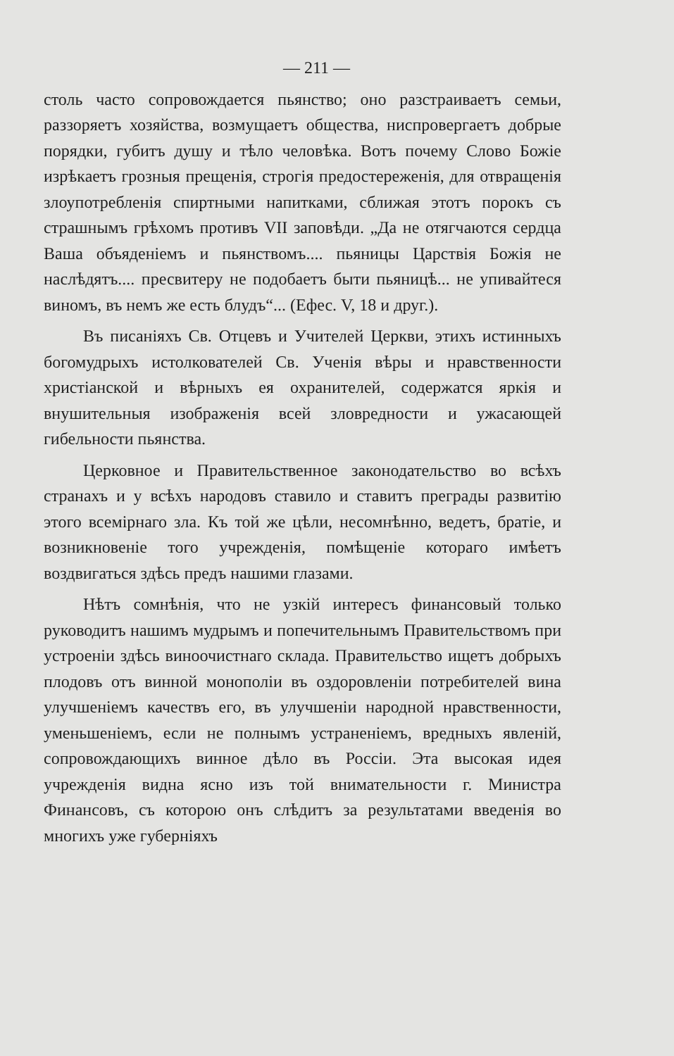— 211 —
столь часто сопровождается пьянство; оно разстраиваетъ семьи, раззоряетъ хозяйства, возмущаетъ общества, ниспровергаетъ добрые порядки, губитъ душу и тѣло человѣка. Вотъ почему Слово Божіе изрѣкаетъ грозныя прещенія, строгія предостереженія, для отвращенія злоупотребленія спиртными напитками, сближая этотъ порокъ съ страшнымъ грѣхомъ противъ VII заповѣди. „Да не отягчаются сердца Ваша объяденіемъ и пьянствомъ.... пьяницы Царствія Божія не наслѣдятъ.... пресвитеру не подобаетъ быти пьяницѣ... не упивайтеся виномъ, въ немъ же есть блудъ“... (Ефес. V, 18 и друг.).
Въ писаніяхъ Св. Отцевъ и Учителей Церкви, этихъ истинныхъ богомудрыхъ истолкователей Св. Ученія вѣры и нравственности христіанской и вѣрныхъ ея охранителей, содержатся яркія и внушительныя изображенія всей зловредности и ужасающей гибельности пьянства.
Церковное и Правительственное законодательство во всѣхъ странахъ и у всѣхъ народовъ ставило и ставитъ преграды развитію этого всемірнаго зла. Къ той же цѣли, несомнѣнно, ведетъ, братіе, и возникновеніе того учрежденія, помѣщеніе котораго имѣетъ воздвигаться здѣсь предъ нашими глазами.
Нѣтъ сомнѣнія, что не узкій интересъ финансовый только руководитъ нашимъ мудрымъ и попечительнымъ Правительствомъ при устроеніи здѣсь виноочистнаго склада. Правительство ищетъ добрыхъ плодовъ отъ винной монополіи въ оздоровленіи потребителей вина улучшеніемъ качествъ его, въ улучшеніи народной нравственности, уменьшеніемъ, если не полнымъ устраненіемъ, вредныхъ явленій, сопровождающихъ винное дѣло въ Россіи. Эта высокая идея учрежденія видна ясно изъ той внимательности г. Министра Финансовъ, съ которою онъ слѣдитъ за результатами введенія во многихъ уже губерніяхъ